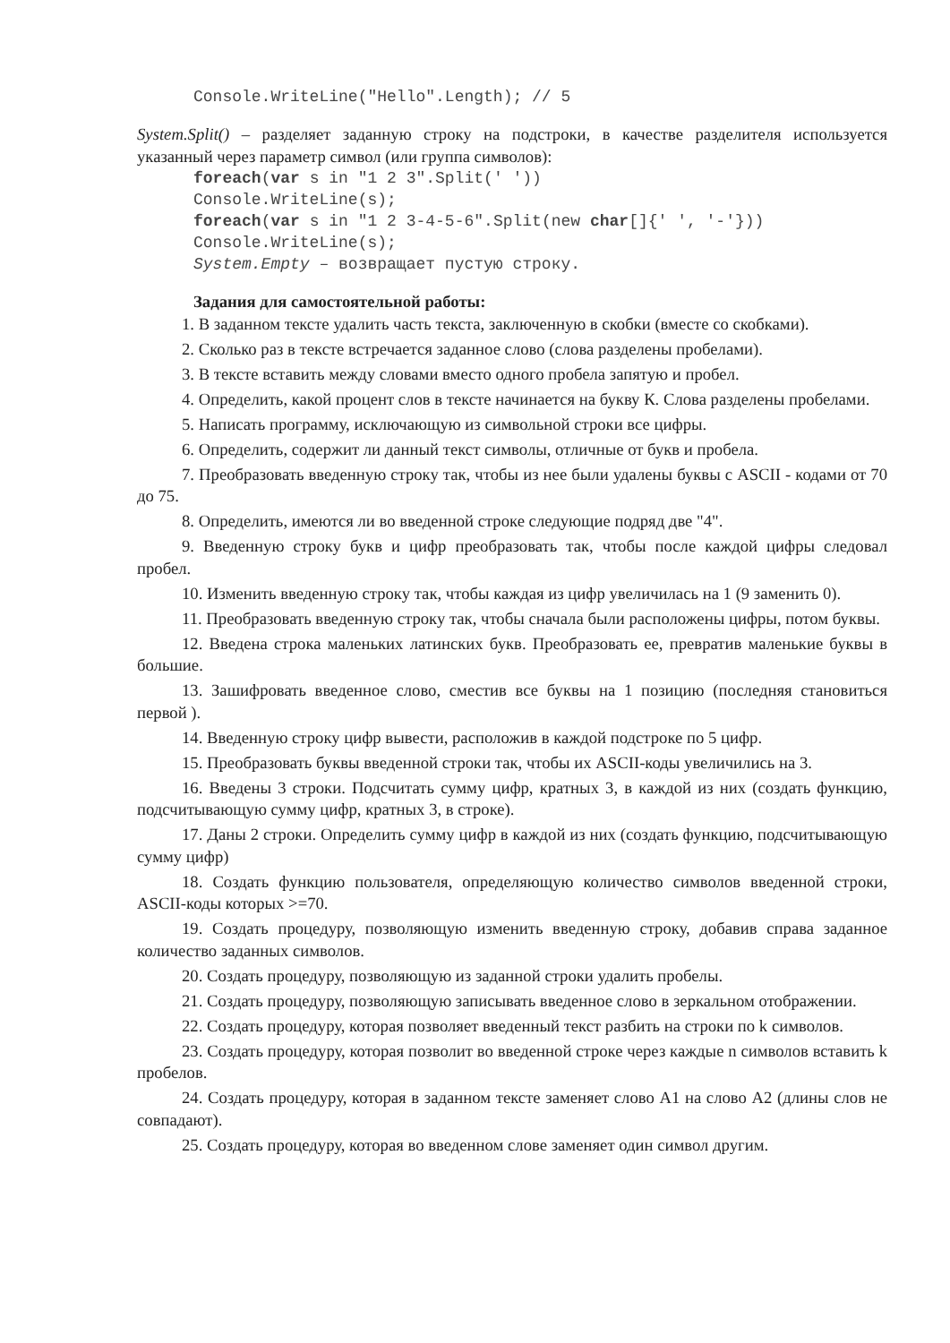Console.WriteLine("Hello".Length); // 5
System.Split() – разделяет заданную строку на подстроки, в качестве разделителя используется указанный через параметр символ (или группа символов):
foreach(var s in "1 2 3".Split(' ')) Console.WriteLine(s); foreach(var s in "1 2 3-4-5-6".Split(new char[]{' ', '-'})) Console.WriteLine(s); System.Empty – возвращает пустую строку.
Задания для самостоятельной работы:
1. В заданном тексте удалить часть текста, заключенную в скобки (вместе со скобками).
2. Сколько раз в тексте встречается заданное слово (слова разделены пробелами).
3. В тексте вставить между словами вместо одного пробела запятую и пробел.
4. Определить, какой процент слов в тексте начинается на букву К. Слова разделены пробелами.
5. Написать программу, исключающую из символьной строки все цифры.
6. Определить, содержит ли данный текст символы, отличные от букв и пробела.
7. Преобразовать введенную строку так, чтобы из нее были удалены буквы с ASCII - кодами от 70 до 75.
8. Определить, имеются ли во введенной строке следующие подряд две "4".
9. Введенную строку букв и цифр преобразовать так, чтобы после каждой цифры следовал пробел.
10. Изменить введенную строку так, чтобы каждая из цифр увеличилась на 1 (9 заменить 0).
11. Преобразовать введенную строку так, чтобы сначала были расположены цифры, потом буквы.
12. Введена строка маленьких латинских букв. Преобразовать ее, превратив маленькие буквы в большие.
13. Зашифровать введенное слово, сместив все буквы на 1 позицию (последняя становиться первой ).
14. Введенную строку цифр вывести, расположив в каждой подстроке по 5 цифр.
15. Преобразовать буквы введенной строки так, чтобы их ASCII-коды увеличились на 3.
16. Введены 3 строки. Подсчитать сумму цифр, кратных 3, в каждой из них (создать функцию, подсчитывающую сумму цифр, кратных 3, в строке).
17. Даны 2 строки. Определить сумму цифр в каждой из них (создать функцию, подсчитывающую сумму цифр)
18. Создать функцию пользователя, определяющую количество символов введенной строки, ASCII-коды которых >=70.
19. Создать процедуру, позволяющую изменить введенную строку, добавив справа заданное количество заданных символов.
20. Создать процедуру, позволяющую из заданной строки удалить пробелы.
21. Создать процедуру, позволяющую записывать введенное слово в зеркальном отображении.
22. Создать процедуру, которая позволяет введенный текст разбить на строки по k символов.
23. Создать процедуру, которая позволит во введенной строке через каждые n символов вставить k пробелов.
24. Создать процедуру, которая в заданном тексте заменяет слово А1 на слово А2 (длины слов не совпадают).
25. Создать процедуру, которая во введенном слове заменяет один символ другим.